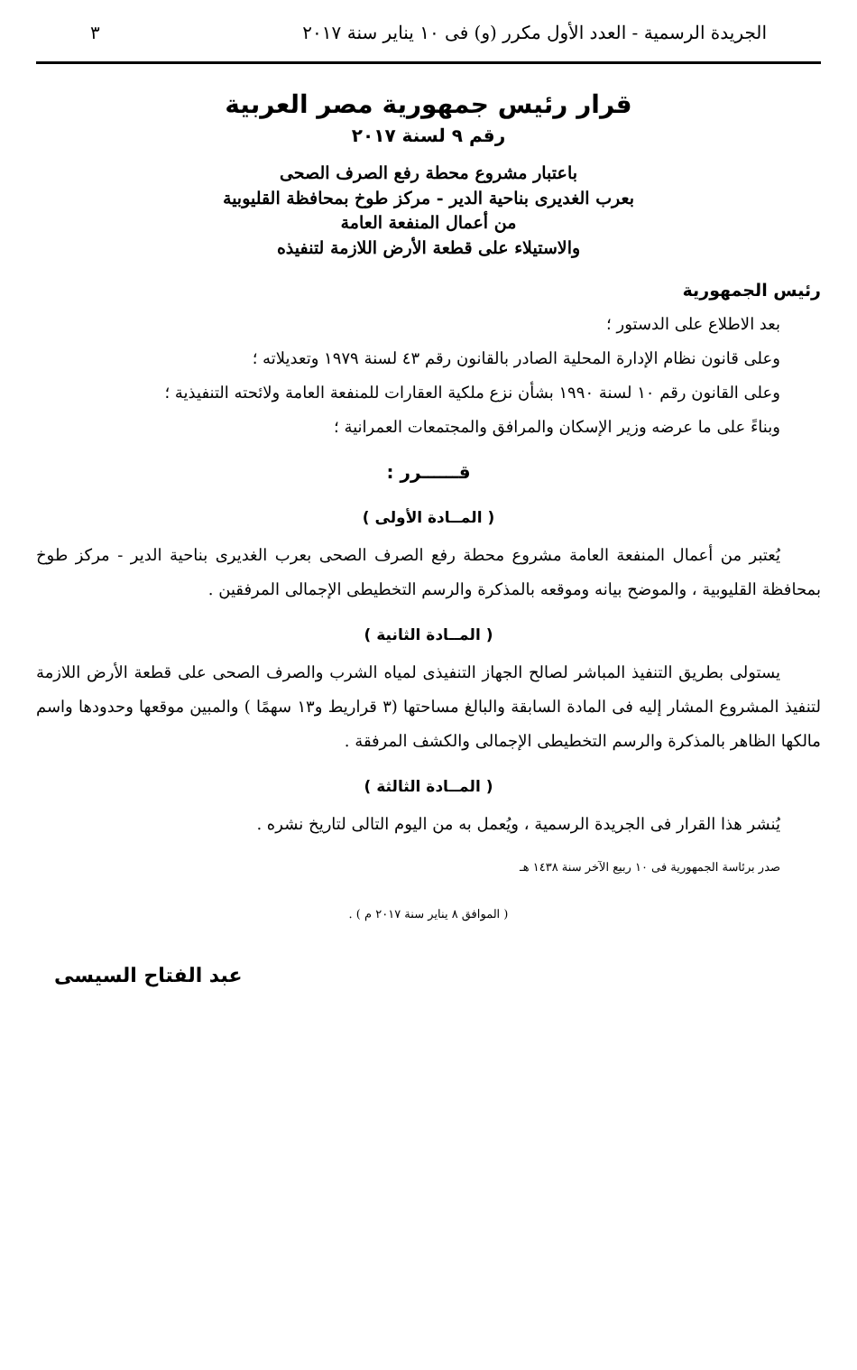الجريدة الرسمية - العدد الأول مكرر (و) فى ١٠ يناير سنة ٢٠١٧ ٣
قرار رئيس جمهورية مصر العربية
رقم ٩ لسنة ٢٠١٧
باعتبار مشروع محطة رفع الصرف الصحى
بعرب الغديرى بناحية الدير - مركز طوخ بمحافظة القليوبية
من أعمال المنفعة العامة
والاستيلاء على قطعة الأرض اللازمة لتنفيذه
رئيس الجمهورية
بعد الاطلاع على الدستور ؛
وعلى قانون نظام الإدارة المحلية الصادر بالقانون رقم ٤٣ لسنة ١٩٧٩ وتعديلاته ؛
وعلى القانون رقم ١٠ لسنة ١٩٩٠ بشأن نزع ملكية العقارات للمنفعة العامة ولائحته التنفيذية ؛
وبناءً على ما عرضه وزير الإسكان والمرافق والمجتمعات العمرانية ؛
قــــــرر :
( المــادة الأولى )
يُعتبر من أعمال المنفعة العامة مشروع محطة رفع الصرف الصحى بعرب الغديرى بناحية الدير - مركز طوخ بمحافظة القليوبية ، والموضح بيانه وموقعه بالمذكرة والرسم التخطيطى الإجمالى المرفقين .
( المــادة الثانية )
يستولى بطريق التنفيذ المباشر لصالح الجهاز التنفيذى لمياه الشرب والصرف الصحى على قطعة الأرض اللازمة لتنفيذ المشروع المشار إليه فى المادة السابقة والبالغ مساحتها (٣ قراريط و١٣ سهمًا ) والمبين موقعها وحدودها واسم مالكها الظاهر بالمذكرة والرسم التخطيطى الإجمالى والكشف المرفقة .
( المــادة الثالثة )
يُنشر هذا القرار فى الجريدة الرسمية ، ويُعمل به من اليوم التالى لتاريخ نشره .
صدر برئاسة الجمهورية فى ١٠ ربيع الآخر سنة ١٤٣٨ هـ
( الموافق ٨ يناير سنة ٢٠١٧ م ) .
عبد الفتاح السيسى